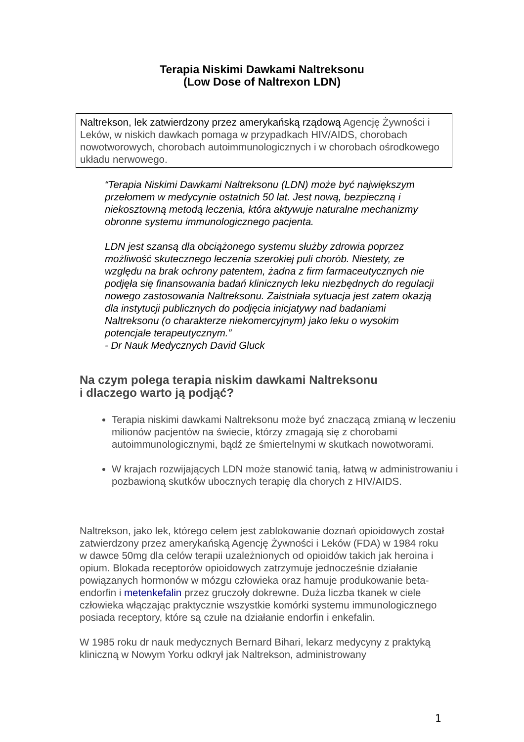Terapia Niskimi Dawkami Naltreksonu
(Low Dose of Naltrexon LDN)
Naltrekson, lek zatwierdzony przez amerykańską rządową Agencję Żywności i Leków, w niskich dawkach pomaga w przypadkach HIV/AIDS, chorobach nowotworowych, chorobach autoimmunologicznych i w chorobach ośrodkowego układu nerwowego.
“Terapia Niskimi Dawkami Naltreksonu (LDN) może być największym przełomem w medycynie ostatnich 50 lat. Jest nową, bezpieczną i niekosztowną metodą leczenia, która aktywuje naturalne mechanizmy obronne systemu immunologicznego pacjenta.
LDN jest szansą dla obciążonego systemu służby zdrowia poprzez możliwość skutecznego leczenia szerokiej puli chorób. Niestety, ze względu na brak ochrony patentem, żadna z firm farmaceutycznych nie podjęła się finansowania badań klinicznych leku niezbędnych do regulacji nowego zastosowania Naltreksonu. Zaistniała sytuacja jest zatem okazją dla instytucji publicznych do podjęcia inicjatywy nad badaniami Naltreksonu (o charakterze niekomercyjnym) jako leku o wysokim potencjale terapeutycznym.”
- Dr Nauk Medycznych David Gluck
Na czym polega terapia niskim dawkami Naltreksonu
i dlaczego warto ją podjąć?
Terapia niskimi dawkami Naltreksonu może być znaczącą zmianą w leczeniu milionów pacjentów na świecie, którzy zmagają się z chorobami autoimmunologicznymi, bądź ze śmiertelnymi w skutkach nowotworami.
W krajach rozwijających LDN może stanowić tanią, łatwą w administrowaniu i pozbawioną skutków ubocznych terapię dla chorych z HIV/AIDS.
Naltrekson, jako lek, którego celem jest zablokowanie doznań opioidowych został zatwierdzony przez amerykańską Agencję Żywności i Leków (FDA) w 1984 roku w dawce 50mg dla celów terapii uzależnionych od opioidów takich jak heroina i opium. Blokada receptorów opioidowych zatrzymuje jednocześnie działanie powiązanych hormonów w mózgu człowieka oraz hamuje produkowanie beta-endorfin i metenkefalin przez gruczoły dokrewne. Duża liczba tkanek w ciele człowieka włączając praktycznie wszystkie komórki systemu immunologicznego posiada receptory, które są czułe na działanie endorfin i enkefalin.
W 1985 roku dr nauk medycznych Bernard Bihari, lekarz medycyny z praktyką kliniczną w Nowym Yorku odkrył jak Naltrekson, administrowany
1